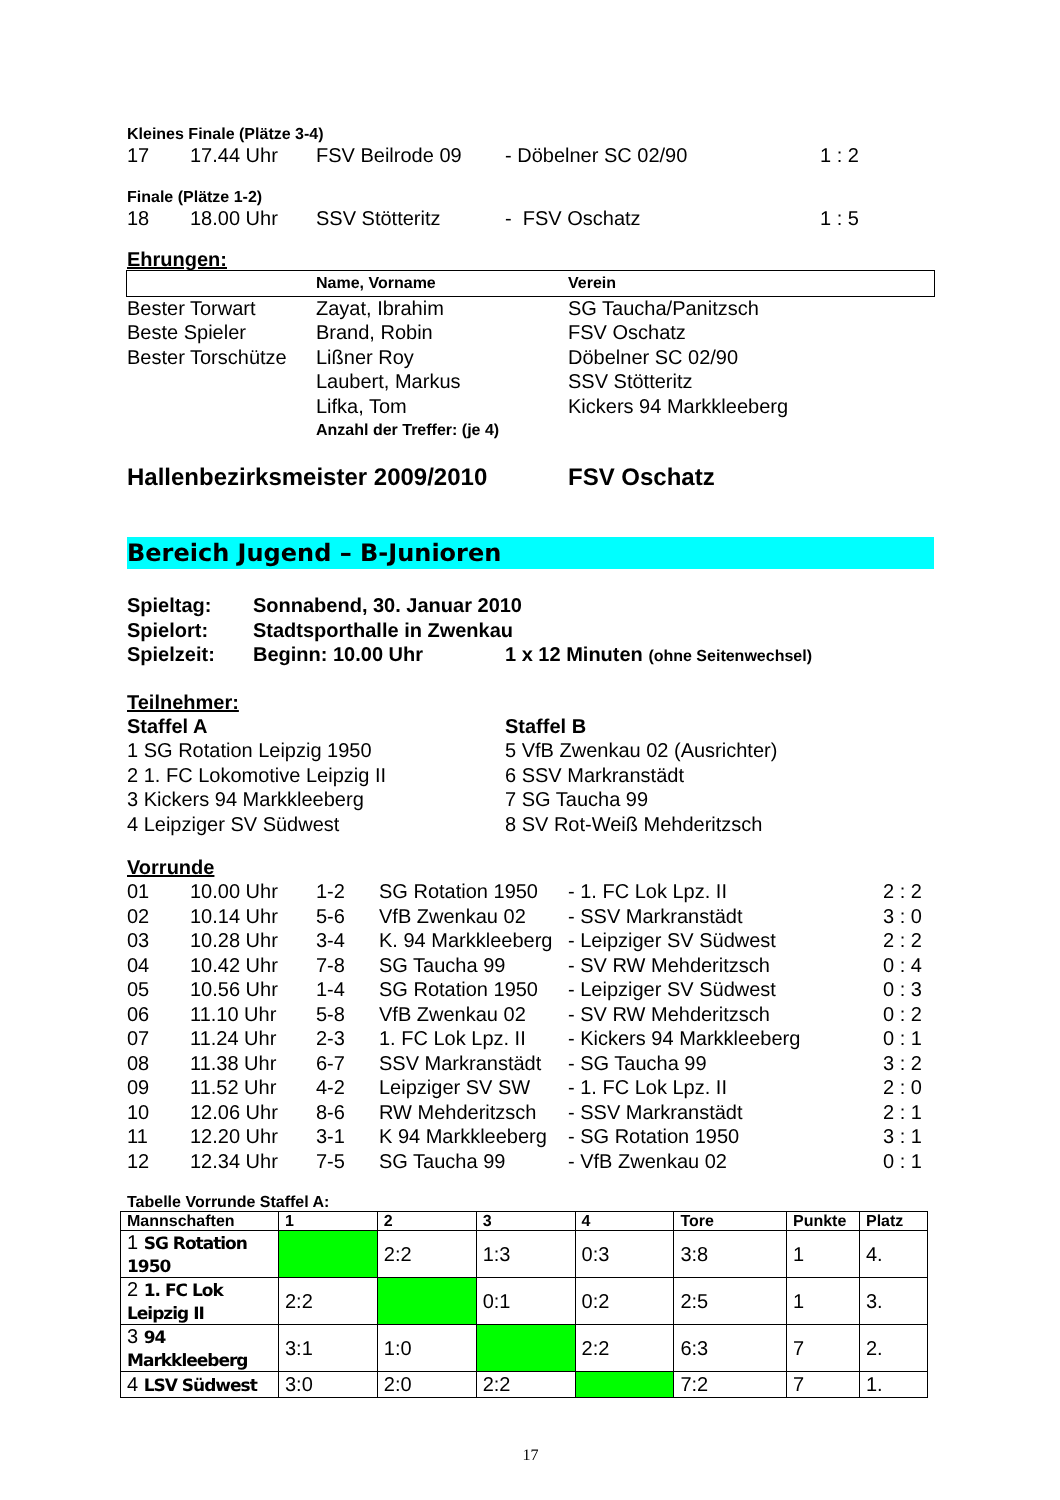Kleines Finale (Plätze 3-4)
| 17 | 17.44 Uhr | FSV Beilrode 09 | - Döbelner SC 02/90 | 1 : 2 |
Finale (Plätze 1-2)
| 18 | 18.00 Uhr | SSV Stötteritz | - FSV Oschatz | 1 : 5 |
Ehrungen:
| | Name, Vorname | Verein |
| Bester Torwart | Zayat, Ibrahim | SG Taucha/Panitzsch |
| Beste Spieler | Brand, Robin | FSV Oschatz |
| Bester Torschütze | Lißner Roy | Döbelner SC 02/90 |
| | Laubert, Markus | SSV Stötteritz |
| | Lifka, Tom | Kickers 94 Markkleeberg |
| | Anzahl der Treffer: (je 4) | |
| Hallenbezirksmeister 2009/2010 | FSV Oschatz |
Bereich Jugend – B-Junioren
| Spieltag: | Sonnabend, 30. Januar 2010 | |
| Spielort: | Stadtsporthalle in Zwenkau | |
| Spielzeit: | Beginn: 10.00 Uhr | 1 x 12 Minuten (ohne Seitenwechsel) |
Teilnehmer:
| Staffel A | Staffel B |
| 1 SG Rotation Leipzig 1950 | 5 VfB Zwenkau 02 (Ausrichter) |
| 2 1. FC Lokomotive Leipzig II | 6 SSV Markranstädt |
| 3 Kickers 94 Markkleeberg | 7 SG Taucha 99 |
| 4 Leipziger SV Südwest | 8 SV Rot-Weiß Mehderitzsch |
Vorrunde
| 01 | 10.00 Uhr | 1-2 | SG Rotation 1950 | - 1. FC Lok Lpz. II | 2 : 2 |
| 02 | 10.14 Uhr | 5-6 | VfB Zwenkau 02 | - SSV Markranstädt | 3 : 0 |
| 03 | 10.28 Uhr | 3-4 | K. 94 Markkleeberg | - Leipziger SV Südwest | 2 : 2 |
| 04 | 10.42 Uhr | 7-8 | SG Taucha 99 | - SV RW Mehderitzsch | 0 : 4 |
| 05 | 10.56 Uhr | 1-4 | SG Rotation 1950 | - Leipziger SV Südwest | 0 : 3 |
| 06 | 11.10 Uhr | 5-8 | VfB Zwenkau 02 | - SV RW Mehderitzsch | 0 : 2 |
| 07 | 11.24 Uhr | 2-3 | 1. FC Lok Lpz. II | - Kickers 94 Markkleeberg | 0 : 1 |
| 08 | 11.38 Uhr | 6-7 | SSV Markranstädt | - SG Taucha 99 | 3 : 2 |
| 09 | 11.52 Uhr | 4-2 | Leipziger SV SW | - 1. FC Lok Lpz. II | 2 : 0 |
| 10 | 12.06 Uhr | 8-6 | RW Mehderitzsch | - SSV Markranstädt | 2 : 1 |
| 11 | 12.20 Uhr | 3-1 | K 94 Markkleeberg | - SG Rotation 1950 | 3 : 1 |
| 12 | 12.34 Uhr | 7-5 | SG Taucha 99 | - VfB Zwenkau 02 | 0 : 1 |
Tabelle Vorrunde Staffel A:
| Mannschaften | 1 | 2 | 3 | 4 | Tore | Punkte | Platz |
| --- | --- | --- | --- | --- | --- | --- | --- |
| 1 SG Rotation 1950 | | 2:2 | 1:3 | 0:3 | 3:8 | 1 | 4. |
| 2 1. FC Lok Leipzig II | 2:2 | | 0:1 | 0:2 | 2:5 | 1 | 3. |
| 3 94 Markkleeberg | 3:1 | 1:0 | | 2:2 | 6:3 | 7 | 2. |
| 4 LSV Südwest | 3:0 | 2:0 | 2:2 | | 7:2 | 7 | 1. |
17